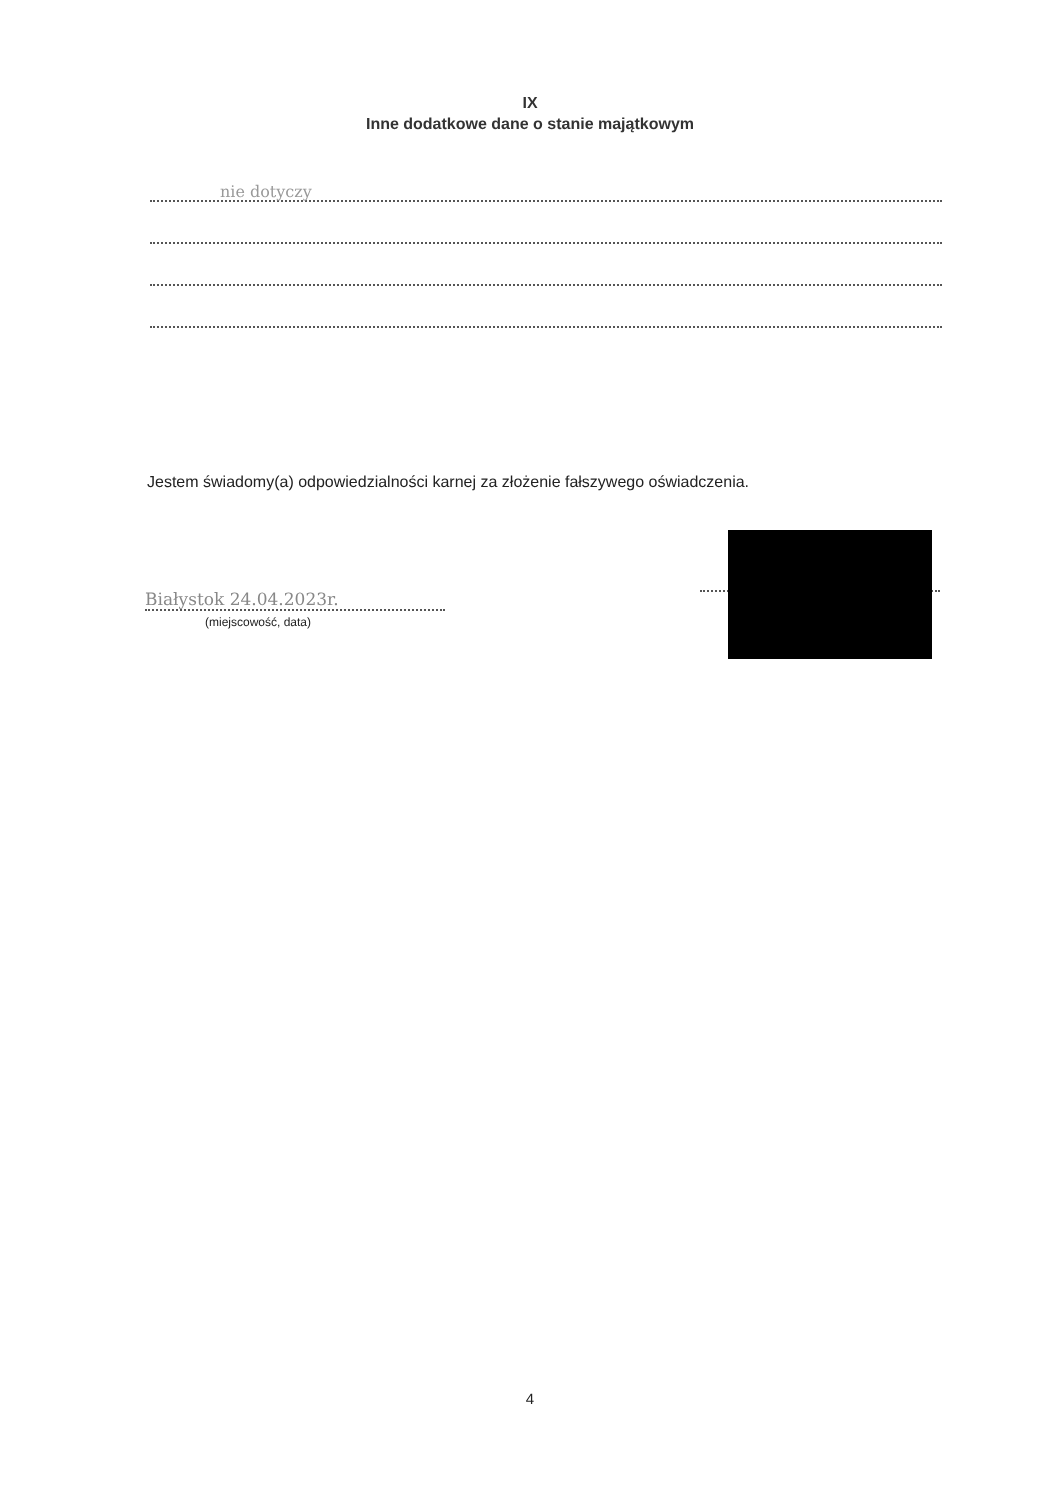IX
Inne dodatkowe dane o stanie majątkowym
nie dotyczy
Jestem świadomy(a) odpowiedzialności karnej za złożenie fałszywego oświadczenia.
Białystok 24.04.2023r.
(miejscowość, data)
4